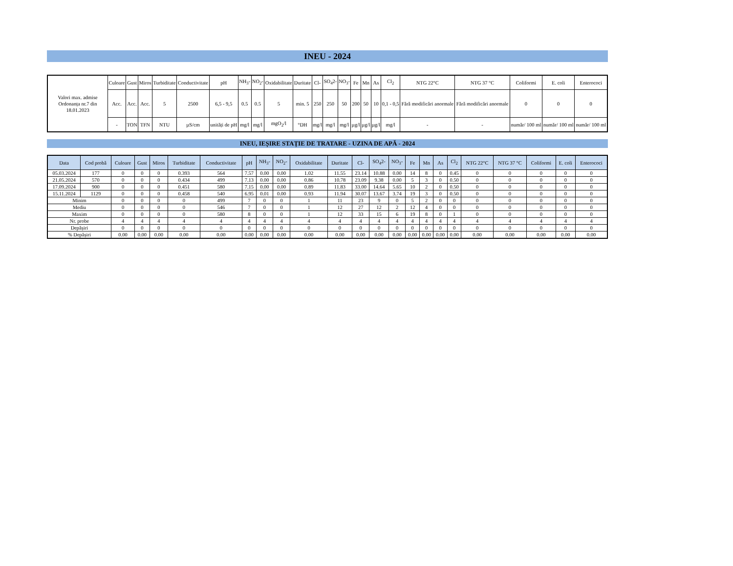INEU - 2024
| Valori max. admise Ordonanța nr.7 din 18.01.2023 | Culoare | Gust | Miros | Turbiditate | Conductivitate | pH | NH<sub>3</sub>- | NO<sub>2</sub>- | Oxidabilitate | Duritate | Cl- | SO<sub>4</sub>2- | NO<sub>3</sub>- | Fe | Mn | As | Cl<sub>2</sub> | NTG 22°C | NTG 37 °C | Coliformi | E. coli | Enterococi |
| | Acc. | Acc. | Acc. | 5 | 2500 | 6,5 - 9,5 | 0.5 | 0.5 | 5 | min. 5 | 250 | 250 | 50 | 200 | 50 | 10 | 0,1 - 0,5 | Fără modificări anormale | Fără modificări anormale | 0 | 0 | 0 |
| | - | TON | TFN | NTU | µS/cm | unități de pH | mg/l | mg/l | mgO<sub>2</sub>/l | °DH | mg/l | mg/l | mg/l | µg/l | µg/l | µg/l | mg/l | - | - | număr/ 100 ml | număr/ 100 ml | număr/ 100 ml |
INEU, IEȘIRE STAȚIE DE TRATARE - UZINA DE APĂ - 2024
| Data | Cod probă | Culoare | Gust | Miros | Turbiditate | Conductivitate | pH | NH<sub>3</sub>- | NO<sub>2</sub>- | Oxidabilitate | Duritate | Cl- | SO<sub>4</sub>2- | NO<sub>3</sub>- | Fe | Mn | As | Cl<sub>2</sub> | NTG 22°C | NTG 37 °C | Coliformi | E. coli | Enterococi |
| --- | --- | --- | --- | --- | --- | --- | --- | --- | --- | --- | --- | --- | --- | --- | --- | --- | --- | --- | --- | --- | --- | --- | --- |
| 05.03.2024 | 177 | 0 | 0 | 0 | 0.393 | 564 | 7.57 | 0.00 | 0.00 | 1.02 | 11.55 | 23.14 | 10.88 | 0.00 | 14 | 8 | 0 | 0.45 | 0 | 0 | 0 | 0 | 0 |
| 21.05.2024 | 570 | 0 | 0 | 0 | 0.434 | 499 | 7.13 | 0.00 | 0.00 | 0.86 | 10.78 | 23.09 | 9.38 | 0.00 | 5 | 3 | 0 | 0.50 | 0 | 0 | 0 | 0 | 0 |
| 17.09.2024 | 900 | 0 | 0 | 0 | 0.451 | 580 | 7.15 | 0.00 | 0.00 | 0.89 | 11.83 | 33.00 | 14.64 | 5.65 | 10 | 2 | 0 | 0.50 | 0 | 0 | 0 | 0 | 0 |
| 15.11.2024 | 1129 | 0 | 0 | 0 | 0.458 | 540 | 6.95 | 0.01 | 0.00 | 0.93 | 11.94 | 30.07 | 13.67 | 3.74 | 19 | 3 | 0 | 0.50 | 0 | 0 | 0 | 0 | 0 |
| Minim | | 0 | 0 | 0 | 0 | 499 | 7 | 0 | 0 | 1 | 11 | 23 | 9 | 0 | 5 | 2 | 0 | 0 | 0 | 0 | 0 | 0 | 0 |
| Mediu | | 0 | 0 | 0 | 0 | 546 | 7 | 0 | 0 | 1 | 12 | 27 | 12 | 2 | 12 | 4 | 0 | 0 | 0 | 0 | 0 | 0 | 0 |
| Maxim | | 0 | 0 | 0 | 0 | 580 | 8 | 0 | 0 | 1 | 12 | 33 | 15 | 6 | 19 | 8 | 0 | 1 | 0 | 0 | 0 | 0 | 0 |
| Nr. probe | | 4 | 4 | 4 | 4 | 4 | 4 | 4 | 4 | 4 | 4 | 4 | 4 | 4 | 4 | 4 | 4 | 4 | 4 | 4 | 4 | 4 | 4 |
| Depășiri | | 0 | 0 | 0 | 0 | 0 | 0 | 0 | 0 | 0 | 0 | 0 | 0 | 0 | 0 | 0 | 0 | 0 | 0 | 0 | 0 | 0 | 0 |
| % Depășiri | | 0.00 | 0.00 | 0.00 | 0.00 | 0.00 | 0.00 | 0.00 | 0.00 | 0.00 | 0.00 | 0.00 | 0.00 | 0.00 | 0.00 | 0.00 | 0.00 | 0.00 | 0.00 | 0.00 | 0.00 | 0.00 | 0.00 |